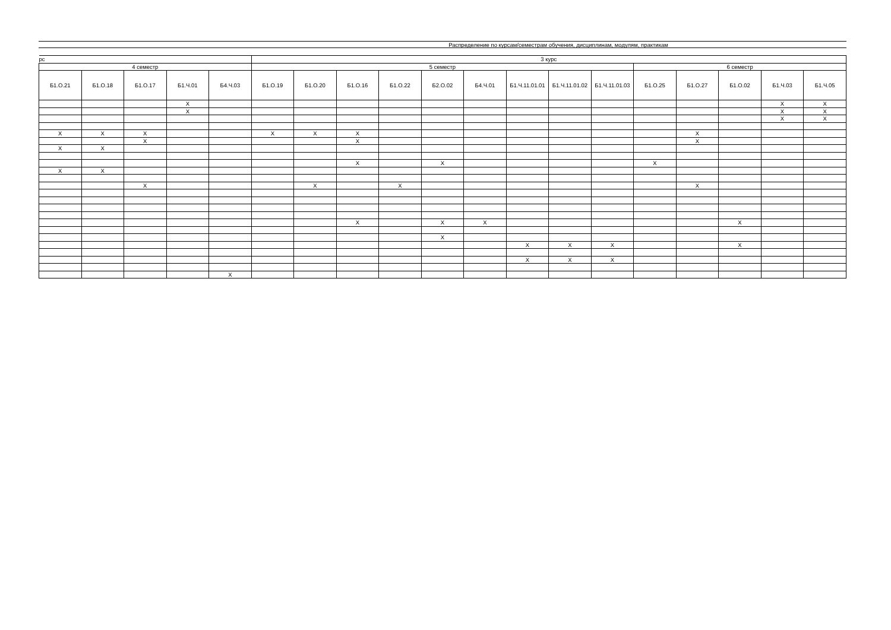Распределение по курсам/семестрам обучения, дисциплинам, модулям, практикам
| рс | | | | | 3 курс | | | | | | | | | | | | | |
| --- | --- | --- | --- | --- | --- | --- | --- | --- | --- | --- | --- | --- | --- | --- | --- | --- | --- | --- |
| 4 семестр | | | | | 5 семестр | | | | | | | | | 6 семестр | | | | |
| Б1.О.21 | Б1.О.18 | Б1.О.17 | Б1.Ч.01 | Б4.Ч.03 | Б1.О.19 | Б1.О.20 | Б1.О.16 | Б1.О.22 | Б2.О.02 | Б4.Ч.01 | Б1.Ч.11.01.01 | Б1.Ч.11.01.02 | Б1.Ч.11.01.03 | Б1.О.25 | Б1.О.27 | Б1.О.02 | Б1.Ч.03 | Б1.Ч.05 |
| | | | X | | | | | | | | | | | | | | X | X |
| | | | X | | | | | | | | | | | | | | X | X |
| | | | | | | | | | | | | | | | | | X | X |
| X | X | X | | | X | X | X | | | | | | | | X | | | |
| | | X | | | | | X | | | | | | | | X | | | |
| X | X | | | | | | | | | | | | | | | | | |
| | | | | | | | X | | X | | | | | X | | | | |
| X | X | | | | | | | | | | | | | | | | | |
| | | X | | | | X | | X | | | | | | | X | | | |
| | | | | | | | X | | X | X | | | | | | X | | |
| | | | | | | | | | X | | | | | | | | | |
| | | | | | | | | | | | X | X | X | | | X | | |
| | | | | | | | | | | | X | X | X | | | | | |
| | | | | X | | | | | | | | | | | | | | |